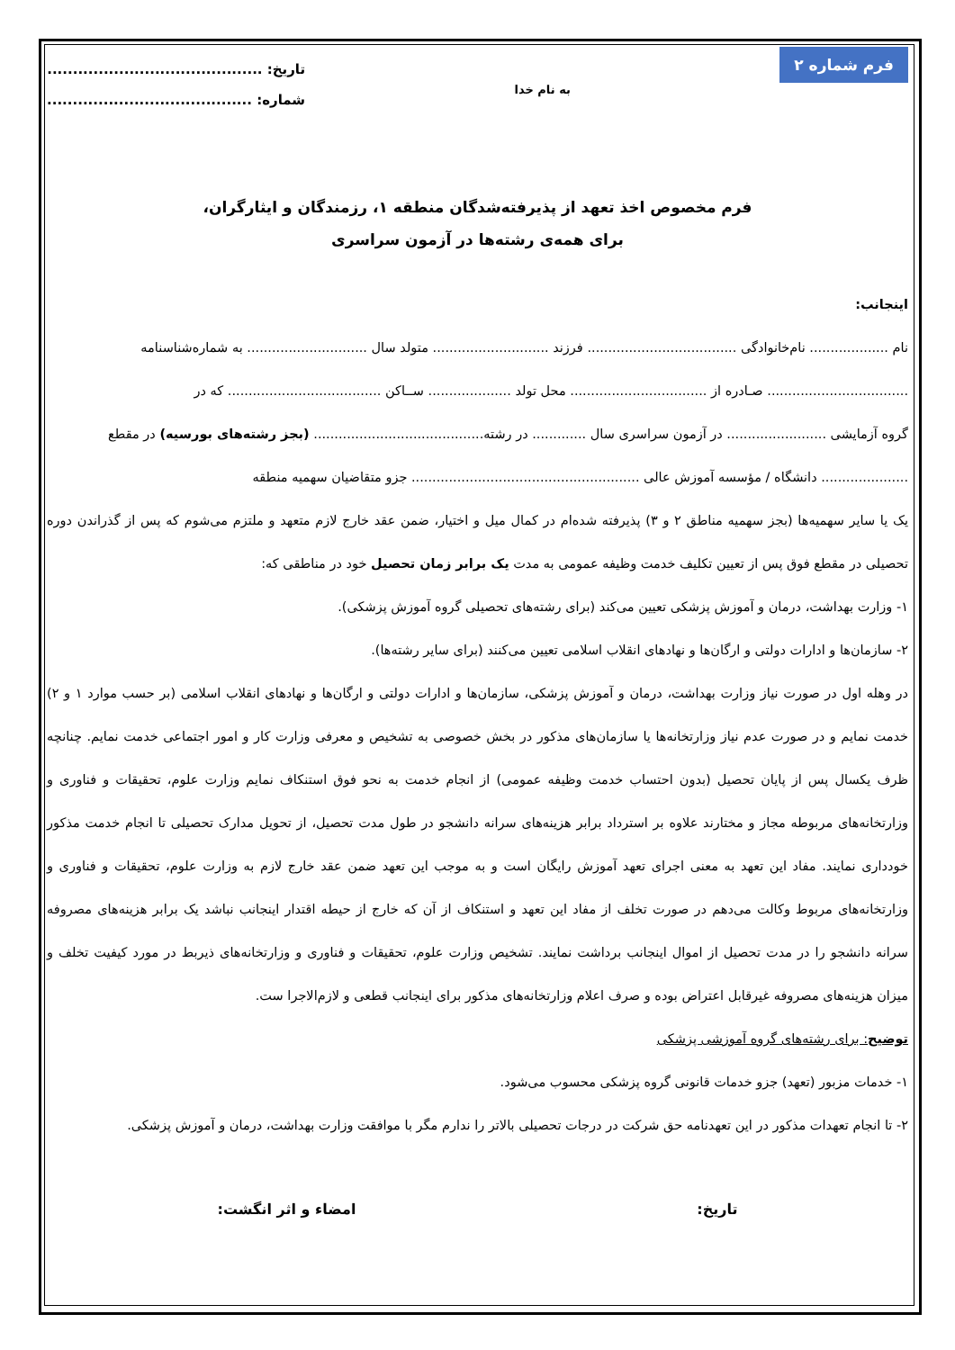فرم شماره ۲
به نام خدا
تاریخ: ..........................................
شماره: ........................................
فرم مخصوص اخذ تعهد از پذیرفته‌شدگان منطقه ۱، رزمندگان و ایثارگران،
برای همه‌ی رشته‌ها در آزمون سراسری
اینجانب:
نام ................... نام‌خانوادگی .................................... فرزند ............................ متولد سال ............................. به شماره‌شناسنامه
.................................. صـادره از ................................. محل تولد .................... ســاکن ..................................... که در
گروه آزمایشی ........................ در آزمون سراسری سال ............. در رشته......................................... (بجز رشته‌های بورسیه) در مقطع
..................... دانشگاه / مؤسسه آموزش عالی ....................................................... جزو متقاضیان سهمیه منطقه
یک یا سایر سهمیه‌ها (بجز سهمیه مناطق ۲ و ۳) پذیرفته شده‌ام در کمال میل و اختیار، ضمن عقد خارج لازم متعهد و ملتزم می‌شوم که پس از گذراندن دوره تحصیلی در مقطع فوق پس از تعیین تکلیف خدمت وظیفه عمومی به مدت یک برابر زمان تحصیل خود در مناطقی که:
۱- وزارت بهداشت، درمان و آموزش پزشکی تعیین می‌کند (برای رشته‌های تحصیلی گروه آموزش پزشکی).
۲- سازمان‌ها و ادارات دولتی و ارگان‌ها و نهادهای انقلاب اسلامی تعیین می‌کنند (برای سایر رشته‌ها).
در وهله اول در صورت نیاز وزارت بهداشت، درمان و آموزش پزشکی، سازمان‌ها و ادارات دولتی و ارگان‌ها و نهادهای انقلاب اسلامی (بر حسب موارد ۱ و ۲) خدمت نمایم و در صورت عدم نیاز وزارتخانه‌ها یا سازمان‌های مذکور در بخش خصوصی به تشخیص و معرفی وزارت کار و امور اجتماعی خدمت نمایم. چنانچه ظرف یکسال پس از پایان تحصیل (بدون احتساب خدمت وظیفه عمومی) از انجام خدمت به نحو فوق استنکاف نمایم وزارت علوم، تحقیقات و فناوری و وزارتخانه‌های مربوطه مجاز و مختارند علاوه بر استرداد برابر هزینه‌های سرانه دانشجو در طول مدت تحصیل، از تحویل مدارک تحصیلی تا انجام خدمت مذکور خودداری نمایند. مفاد این تعهد به معنی اجرای تعهد آموزش رایگان است و به موجب این تعهد ضمن عقد خارج لازم به وزارت علوم، تحقیقات و فناوری و وزارتخانه‌های مربوط وکالت می‌دهم در صورت تخلف از مفاد این تعهد و استنکاف از آن که خارج از حیطه اقتدار اینجانب نباشد یک برابر هزینه‌های مصروفه سرانه دانشجو را در مدت تحصیل از اموال اینجانب برداشت نمایند. تشخیص وزارت علوم، تحقیقات و فناوری و وزارتخانه‌های ذیربط در مورد کیفیت تخلف و میزان هزینه‌های مصروفه غیرقابل اعتراض بوده و صرف اعلام وزارتخانه‌های مذکور برای اینجانب قطعی و لازم‌الاجرا ست.
توضیح: برای رشته‌های گروه آموزشی پزشکی
۱- خدمات مزبور (تعهد) جزو خدمات قانونی گروه پزشکی محسوب می‌شود.
۲- تا انجام تعهدات مذکور در این تعهدنامه حق شرکت در درجات تحصیلی بالاتر را ندارم مگر با موافقت وزارت بهداشت، درمان و آموزش پزشکی.
تاریخ: امضاء و اثر انگشت: